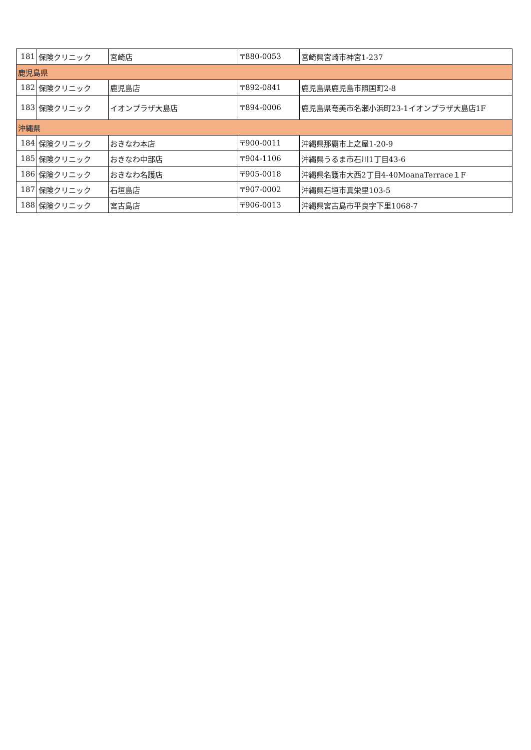| 181 | 保険クリニック | 宮崎店 | 〒880-0053 | 宮崎県宮崎市神宮1-237 |
| 鹿児島県 | | | | |
| 182 | 保険クリニック | 鹿児島店 | 〒892-0841 | 鹿児島県鹿児島市照国町2-8 |
| 183 | 保険クリニック | イオンプラザ大島店 | 〒894-0006 | 鹿児島県奄美市名瀬小浜町23-1イオンプラザ大島店1F |
| 沖縄県 | | | | |
| 184 | 保険クリニック | おきなわ本店 | 〒900-0011 | 沖縄県那覇市上之屋1-20-9 |
| 185 | 保険クリニック | おきなわ中部店 | 〒904-1106 | 沖縄県うるま市石川1丁目43-6 |
| 186 | 保険クリニック | おきなわ名護店 | 〒905-0018 | 沖縄県名護市大西2丁目4-40MoanaTerrace１F |
| 187 | 保険クリニック | 石垣島店 | 〒907-0002 | 沖縄県石垣市真栄里103-5 |
| 188 | 保険クリニック | 宮古島店 | 〒906-0013 | 沖縄県宮古島市平良字下里1068-7 |